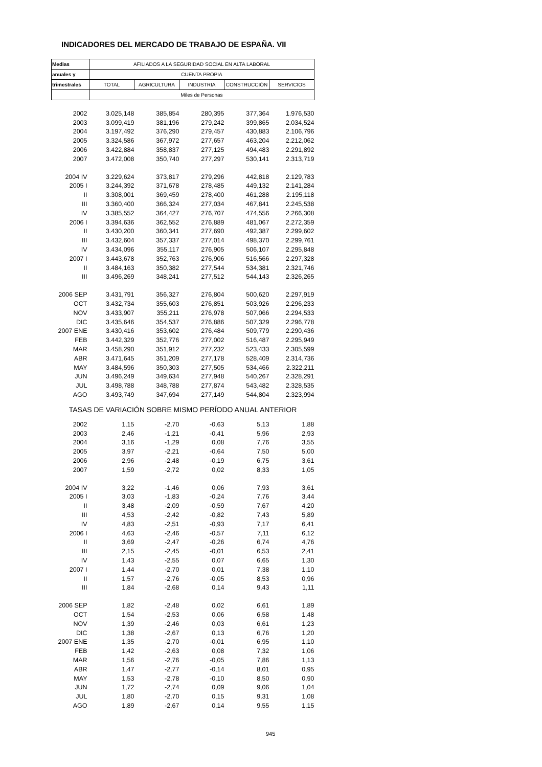INDICADORES DEL MERCADO DE TRABAJO DE ESPAÑA. VII
| Medias | AFILIADOS A LA SEGURIDAD SOCIAL EN ALTA LABORAL | | | | |
| --- | --- | --- | --- | --- | --- |
| anuales y | CUENTA PROPIA | | | | |
| trimestrales | TOTAL | AGRICULTURA | INDUSTRIA | CONSTRUCCIÓN | SERVICIOS |
| | Miles de Personas | | | | |
| 2002 | 3.025,148 | 385,854 | 280,395 | 377,364 | 1.976,530 |
| 2003 | 3.099,419 | 381,196 | 279,242 | 399,865 | 2.034,524 |
| 2004 | 3.197,492 | 376,290 | 279,457 | 430,883 | 2.106,796 |
| 2005 | 3.324,586 | 367,972 | 277,657 | 463,204 | 2.212,062 |
| 2006 | 3.422,884 | 358,837 | 277,125 | 494,483 | 2.291,892 |
| 2007 | 3.472,008 | 350,740 | 277,297 | 530,141 | 2.313,719 |
| 2004 IV | 3.229,624 | 373,817 | 279,296 | 442,818 | 2.129,783 |
| 2005 I | 3.244,392 | 371,678 | 278,485 | 449,132 | 2.141,284 |
| II | 3.308,001 | 369,459 | 278,400 | 461,288 | 2.195,118 |
| III | 3.360,400 | 366,324 | 277,034 | 467,841 | 2.245,538 |
| IV | 3.385,552 | 364,427 | 276,707 | 474,556 | 2.266,308 |
| 2006 I | 3.394,636 | 362,552 | 276,889 | 481,067 | 2.272,359 |
| II | 3.430,200 | 360,341 | 277,690 | 492,387 | 2.299,602 |
| III | 3.432,604 | 357,337 | 277,014 | 498,370 | 2.299,761 |
| IV | 3.434,096 | 355,117 | 276,905 | 506,107 | 2.295,848 |
| 2007 I | 3.443,678 | 352,763 | 276,906 | 516,566 | 2.297,328 |
| II | 3.484,163 | 350,382 | 277,544 | 534,381 | 2.321,746 |
| III | 3.496,269 | 348,241 | 277,512 | 544,143 | 2.326,265 |
| 2006 SEP | 3.431,791 | 356,327 | 276,804 | 500,620 | 2.297,919 |
| OCT | 3.432,734 | 355,603 | 276,851 | 503,926 | 2.296,233 |
| NOV | 3.433,907 | 355,211 | 276,978 | 507,066 | 2.294,533 |
| DIC | 3.435,646 | 354,537 | 276,886 | 507,329 | 2.296,778 |
| 2007 ENE | 3.430,416 | 353,602 | 276,484 | 509,779 | 2.290,436 |
| FEB | 3.442,329 | 352,776 | 277,002 | 516,487 | 2.295,949 |
| MAR | 3.458,290 | 351,912 | 277,232 | 523,433 | 2.305,599 |
| ABR | 3.471,645 | 351,209 | 277,178 | 528,409 | 2.314,736 |
| MAY | 3.484,596 | 350,303 | 277,505 | 534,466 | 2.322,211 |
| JUN | 3.496,249 | 349,634 | 277,948 | 540,267 | 2.328,291 |
| JUL | 3.498,788 | 348,788 | 277,874 | 543,482 | 2.328,535 |
| AGO | 3.493,749 | 347,694 | 277,149 | 544,804 | 2.323,994 |
| TASAS DE VARIACIÓN SOBRE MISMO PERÍODO ANUAL ANTERIOR | | | | | |
| 2002 | 1,15 | -2,70 | -0,63 | 5,13 | 1,88 |
| 2003 | 2,46 | -1,21 | -0,41 | 5,96 | 2,93 |
| 2004 | 3,16 | -1,29 | 0,08 | 7,76 | 3,55 |
| 2005 | 3,97 | -2,21 | -0,64 | 7,50 | 5,00 |
| 2006 | 2,96 | -2,48 | -0,19 | 6,75 | 3,61 |
| 2007 | 1,59 | -2,72 | 0,02 | 8,33 | 1,05 |
| 2004 IV | 3,22 | -1,46 | 0,06 | 7,93 | 3,61 |
| 2005 I | 3,03 | -1,83 | -0,24 | 7,76 | 3,44 |
| II | 3,48 | -2,09 | -0,59 | 7,67 | 4,20 |
| III | 4,53 | -2,42 | -0,82 | 7,43 | 5,89 |
| IV | 4,83 | -2,51 | -0,93 | 7,17 | 6,41 |
| 2006 I | 4,63 | -2,46 | -0,57 | 7,11 | 6,12 |
| II | 3,69 | -2,47 | -0,26 | 6,74 | 4,76 |
| III | 2,15 | -2,45 | -0,01 | 6,53 | 2,41 |
| IV | 1,43 | -2,55 | 0,07 | 6,65 | 1,30 |
| 2007 I | 1,44 | -2,70 | 0,01 | 7,38 | 1,10 |
| II | 1,57 | -2,76 | -0,05 | 8,53 | 0,96 |
| III | 1,84 | -2,68 | 0,14 | 9,43 | 1,11 |
| 2006 SEP | 1,82 | -2,48 | 0,02 | 6,61 | 1,89 |
| OCT | 1,54 | -2,53 | 0,06 | 6,58 | 1,48 |
| NOV | 1,39 | -2,46 | 0,03 | 6,61 | 1,23 |
| DIC | 1,38 | -2,67 | 0,13 | 6,76 | 1,20 |
| 2007 ENE | 1,35 | -2,70 | -0,01 | 6,95 | 1,10 |
| FEB | 1,42 | -2,63 | 0,08 | 7,32 | 1,06 |
| MAR | 1,56 | -2,76 | -0,05 | 7,86 | 1,13 |
| ABR | 1,47 | -2,77 | -0,14 | 8,01 | 0,95 |
| MAY | 1,53 | -2,78 | -0,10 | 8,50 | 0,90 |
| JUN | 1,72 | -2,74 | 0,09 | 9,06 | 1,04 |
| JUL | 1,80 | -2,70 | 0,15 | 9,31 | 1,08 |
| AGO | 1,89 | -2,67 | 0,14 | 9,55 | 1,15 |
945